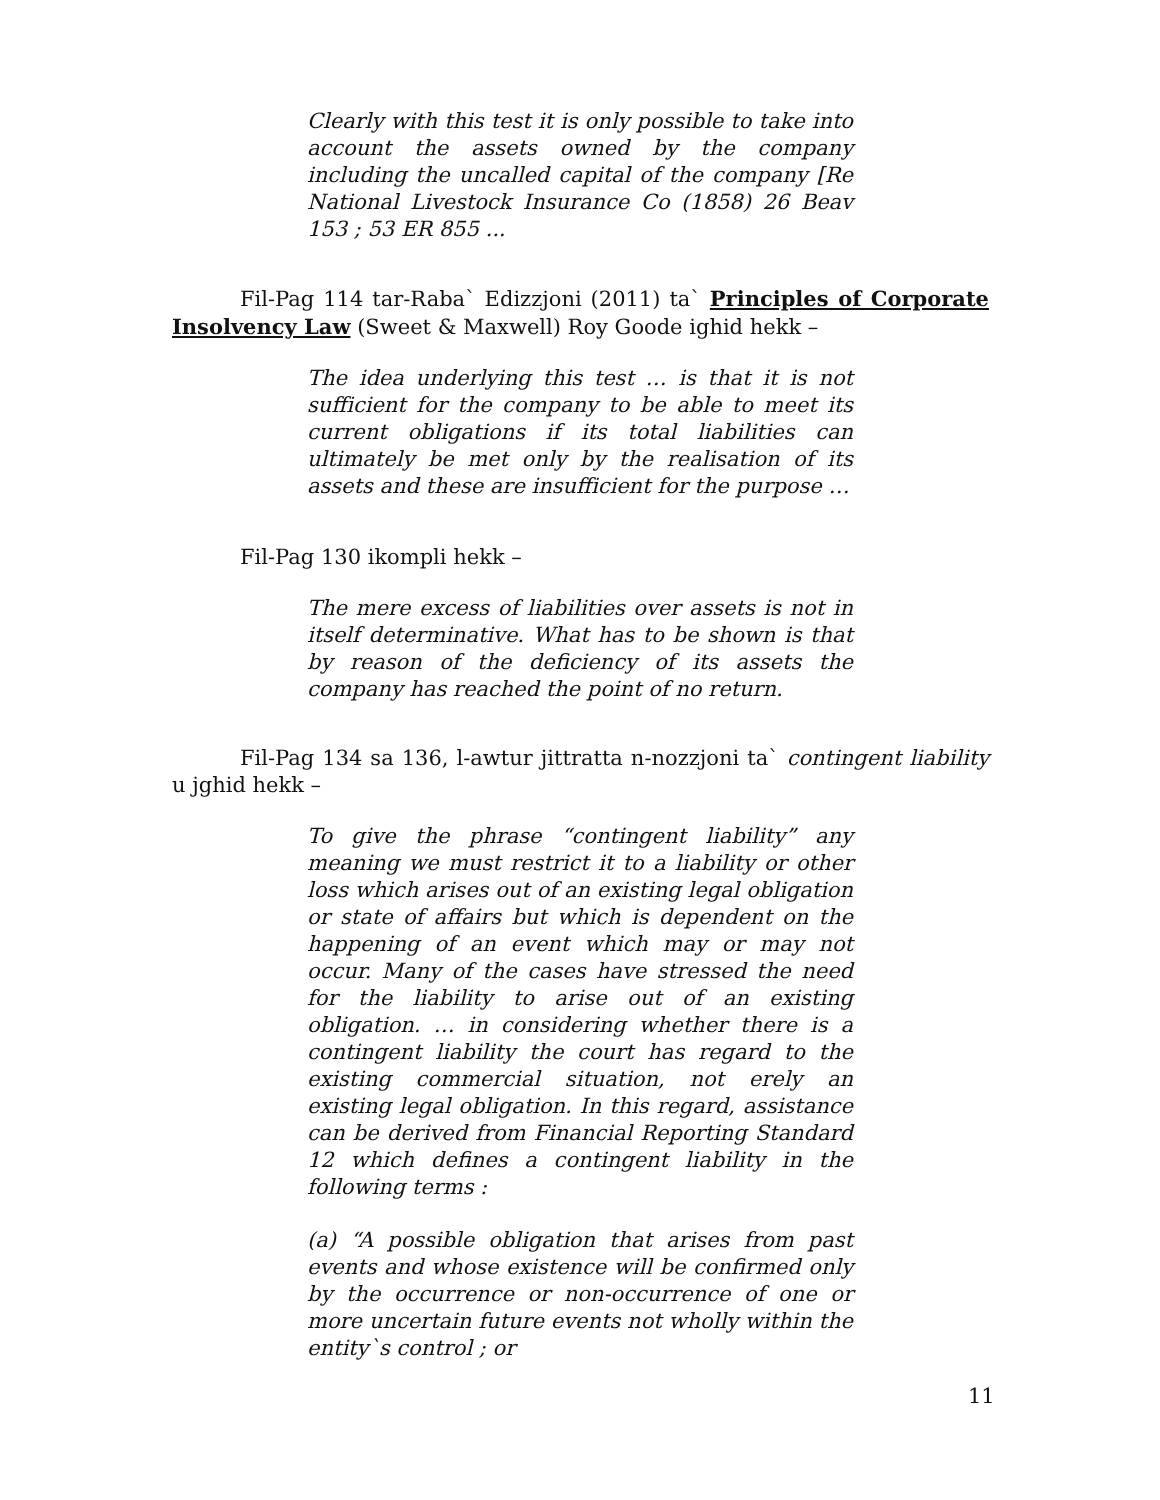Clearly with this test it is only possible to take into account the assets owned by the company including the uncalled capital of the company [Re National Livestock Insurance Co (1858) 26 Beav 153 ; 53 ER 855 ...
Fil-Pag 114 tar-Raba` Edizzjoni (2011) ta` Principles of Corporate Insolvency Law (Sweet & Maxwell) Roy Goode ighid hekk –
The idea underlying this test … is that it is not sufficient for the company to be able to meet its current obligations if its total liabilities can ultimately be met only by the realisation of its assets and these are insufficient for the purpose …
Fil-Pag 130 ikompli hekk –
The mere excess of liabilities over assets is not in itself determinative. What has to be shown is that by reason of the deficiency of its assets the company has reached the point of no return.
Fil-Pag 134 sa 136, l-awtur jittratta n-nozzjoni ta` contingent liability u jghid hekk –
To give the phrase “contingent liability” any meaning we must restrict it to a liability or other loss which arises out of an existing legal obligation or state of affairs but which is dependent on the happening of an event which may or may not occur. Many of the cases have stressed the need for the liability to arise out of an existing obligation. … in considering whether there is a contingent liability the court has regard to the existing commercial situation, not erely an existing legal obligation. In this regard, assistance can be derived from Financial Reporting Standard 12 which defines a contingent liability in the following terms :
(a) “A possible obligation that arises from past events and whose existence will be confirmed only by the occurrence or non-occurrence of one or more uncertain future events not wholly within the entity`s control ; or
11